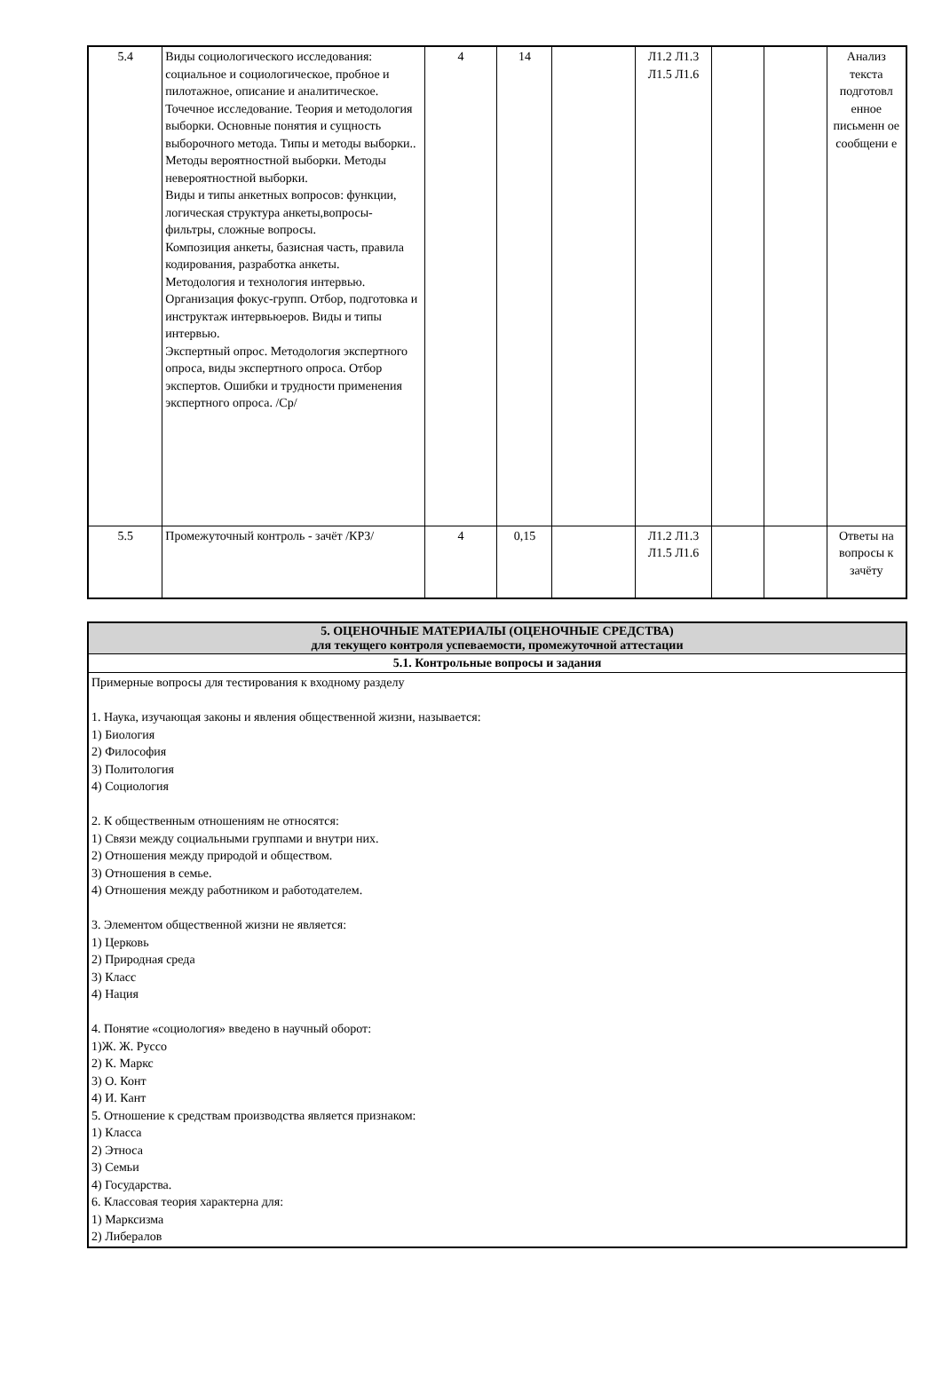| 5.4 | Виды социологического исследования: социальное и социологическое, пробное и пилотажное, описание и аналитическое. Точечное исследование. Теория и методология выборки. Основные понятия и сущность выборочного метода. Типы и методы выборки.. Методы вероятностной выборки. Методы невероятностной выборки. Виды и типы анкетных вопросов: функции, логическая структура анкеты,вопросы-фильтры, сложные вопросы. Композиция анкеты, базисная часть, правила кодирования, разработка анкеты. Методология и технология интервью. Организация фокус-групп. Отбор, подготовка и инструктаж интервьюеров. Виды и типы интервью. Экспертный опрос. Методология экспертного опроса, виды экспертного опроса. Отбор экспертов. Ошибки и трудности применения экспертного опроса. /Ср/ | 4 | 14 | | Л1.2 Л1.3 Л1.5 Л1.6 | | | Анализ текста подготовл енное письменн ое сообщени е |
| 5.5 | Промежуточный контроль - зачёт /КРЗ/ | 4 | 0,15 | | Л1.2 Л1.3 Л1.5 Л1.6 | | | Ответы на вопросы к зачёту |
| 5. ОЦЕНОЧНЫЕ МАТЕРИАЛЫ (ОЦЕНОЧНЫЕ СРЕДСТВА) для текущего контроля успеваемости, промежуточной аттестации |
| --- |
| 5.1. Контрольные вопросы и задания |
| Примерные вопросы для тестирования к входному разделу 1. Наука, изучающая законы и явления общественной жизни, называется: 1) Биология 2) Философия 3) Политология 4) Социология 2. К общественным отношениям не относятся: 1) Связи между социальными группами и внутри них. 2) Отношения между природой и обществом. 3) Отношения в семье. 4) Отношения между работником и работодателем. 3. Элементом общественной жизни не является: 1) Церковь 2) Природная среда 3) Класс 4) Нация 4. Понятие «социология» введено в научный оборот: 1)Ж. Ж. Руссо 2) К. Маркс 3) О. Конт 4) И. Кант 5. Отношение к средствам производства является признаком: 1) Класса 2) Этноса 3) Семьи 4) Государства. 6. Классовая теория характерна для: 1) Марксизма 2) Либералов |